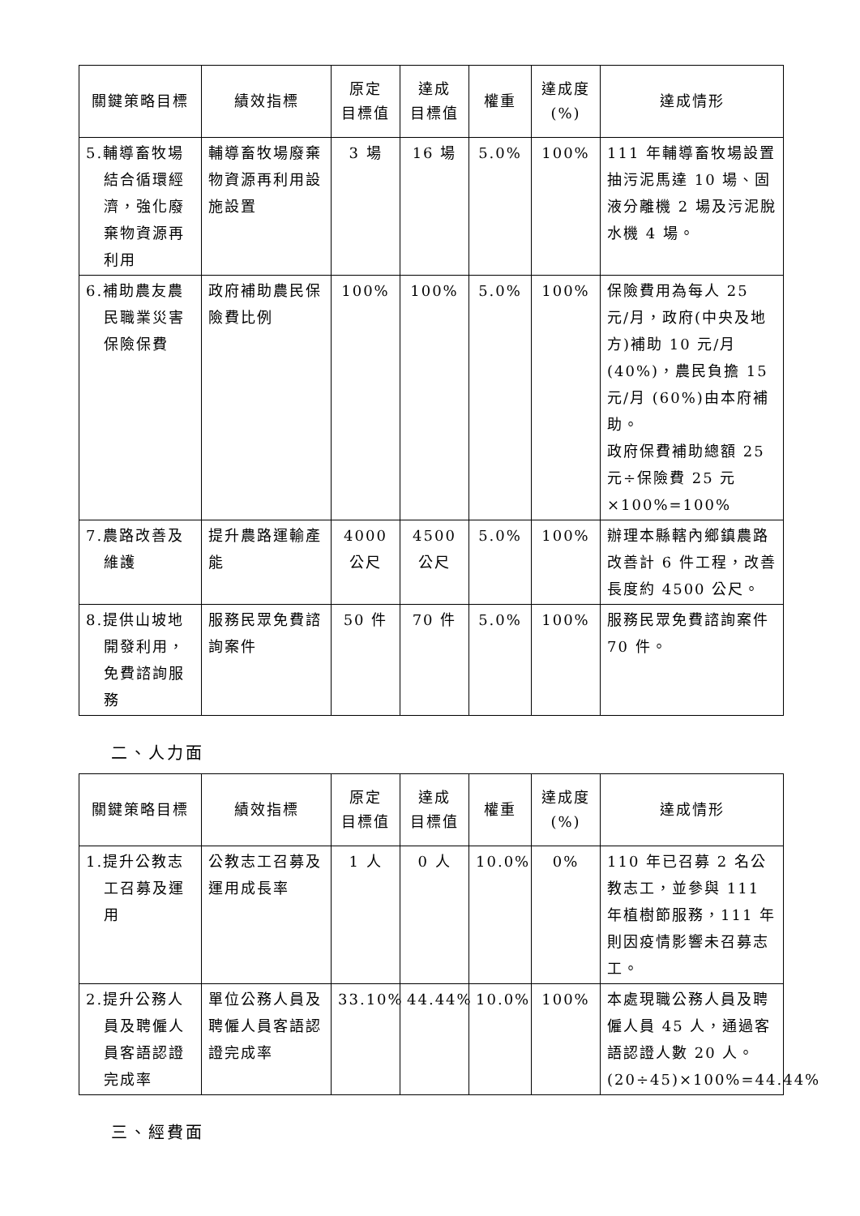| 關鍵策略目標 | 績效指標 | 原定 目標值 | 達成 目標值 | 權重 | 達成度 (%) | 達成情形 |
| --- | --- | --- | --- | --- | --- | --- |
| 5.輔導畜牧場結合循環經濟，強化廢棄物資源再利用 | 輔導畜牧場廢棄物資源再利用設施設置 | 3 場 | 16 場 | 5.0% | 100% | 111 年輔導畜牧場設置抽污泥馬達 10 場、固液分離機 2 場及污泥脫水機 4 場。 |
| 6.補助農友農民職業災害保險保費 | 政府補助農民保險費比例 | 100% | 100% | 5.0% | 100% | 保險費用為每人 25 元/月，政府(中央及地方)補助 10 元/月(40%)，農民負擔 15 元/月 (60%)由本府補助。 政府保費補助總額 25 元÷保險費 25 元×100%=100% |
| 7.農路改善及維護 | 提升農路運輸產能 | 4000 公尺 | 4500 公尺 | 5.0% | 100% | 辦理本縣轄內鄉鎮農路改善計 6 件工程，改善長度約 4500 公尺。 |
| 8.提供山坡地開發利用，免費諮詢服務 | 服務民眾免費諮詢案件 | 50 件 | 70 件 | 5.0% | 100% | 服務民眾免費諮詢案件 70 件。 |
二、人力面
| 關鍵策略目標 | 績效指標 | 原定 目標值 | 達成 目標值 | 權重 | 達成度 (%) | 達成情形 |
| --- | --- | --- | --- | --- | --- | --- |
| 1.提升公教志工召募及運用 | 公教志工召募及運用成長率 | 1 人 | 0 人 | 10.0% | 0% | 110 年已召募 2 名公教志工，並參與 111 年植樹節服務，111 年則因疫情影響未召募志工。 |
| 2.提升公務人員及聘僱人員客語認證完成率 | 單位公務人員及聘僱人員客語認證完成率 | 33.10% | 44.44% | 10.0% | 100% | 本處現職公務人員及聘僱人員 45 人，通過客語認證人數 20 人。(20÷45)×100%=44.44% |
三、經費面